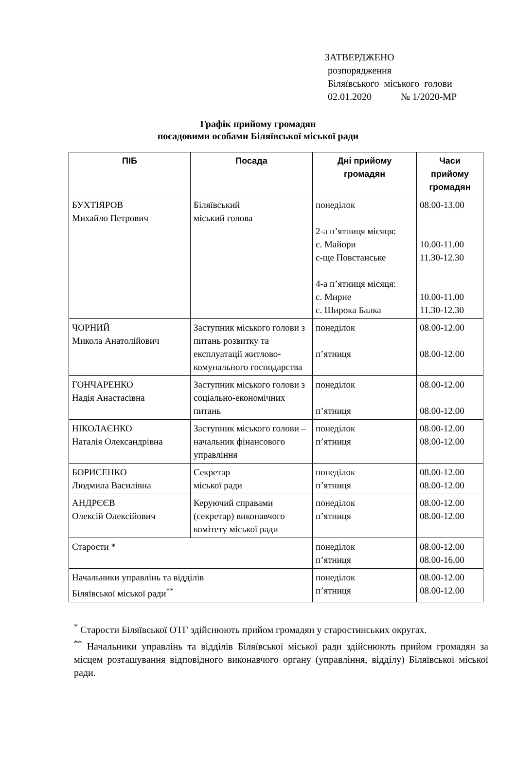ЗАТВЕРДЖЕНО
розпорядження
Біляївського міського голови
02.01.2020 № 1/2020-МР
Графік прийому громадян
посадовими особами Біляївської міської ради
| ПІБ | Посада | Дні прийому громадян | Часи прийому громадян |
| --- | --- | --- | --- |
| БУХТІЯРОВ Михайло Петрович | Біляївський міський голова | понеділок 2-а п’ятниця місяця: с. Майори с-ще Повстанське 4-а п’ятниця місяця: с. Мирне с. Широка Балка | 08.00-13.00 10.00-11.00 11.30-12.30 10.00-11.00 11.30-12.30 |
| ЧОРНИЙ Микола Анатолійович | Заступник міського голови з питань розвитку та експлуатації житлово-комунального господарства | понеділок п’ятниця | 08.00-12.00 08.00-12.00 |
| ГОНЧАРЕНКО Надія Анастасівна | Заступник міського голови з соціально-економічних питань | понеділок п’ятниця | 08.00-12.00 08.00-12.00 |
| НІКОЛАЄНКО Наталія Олександрівна | Заступник міського голови – начальник фінансового управління | понеділок п’ятниця | 08.00-12.00 08.00-12.00 |
| БОРИСЕНКО Людмила Василівна | Секретар міської ради | понеділок п’ятниця | 08.00-12.00 08.00-12.00 |
| АНДРЄЄВ Олексій Олексійович | Керуючий справами (секретар) виконавчого комітету міської ради | понеділок п’ятниця | 08.00-12.00 08.00-12.00 |
| Старости * | | понеділок п’ятниця | 08.00-12.00 08.00-16.00 |
| Начальники управлінь та відділів Біляївської міської ради<sup>**</sup> | | понеділок п’ятниця | 08.00-12.00 08.00-12.00 |
<sup>*</sup> Старости Біляївської ОТГ здійснюють прийом громадян у старостинських округах.
<sup>**</sup> Начальники управлінь та відділів Біляївської міської ради здійснюють прийом громадян за місцем розташування відповідного виконавчого органу (управління, відділу) Біляївської міської ради.